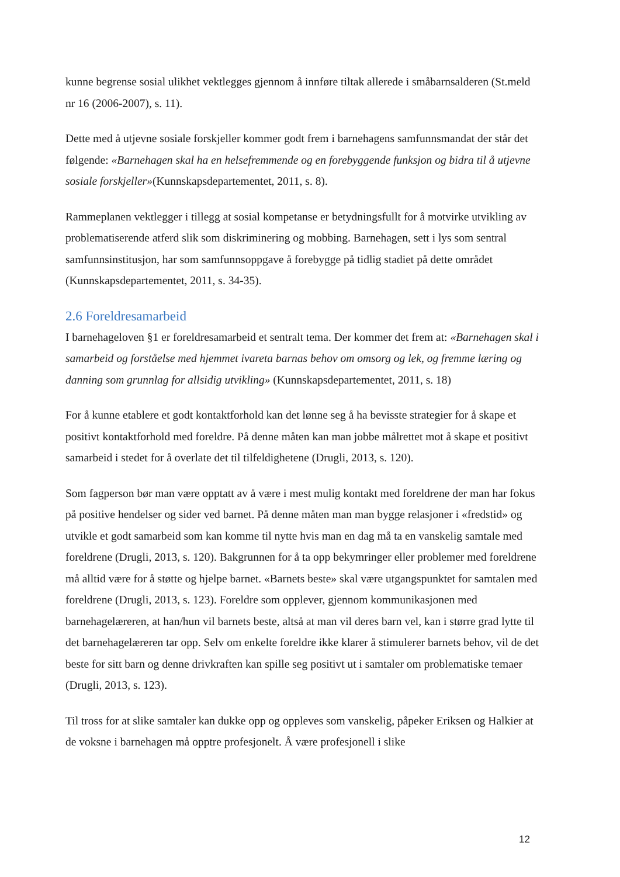kunne begrense sosial ulikhet vektlegges gjennom å innføre tiltak allerede i småbarnsalderen (St.meld nr 16 (2006-2007), s. 11).
Dette med å utjevne sosiale forskjeller kommer godt frem i barnehagens samfunnsmandat der står det følgende: «Barnehagen skal ha en helsefremmende og en forebyggende funksjon og bidra til å utjevne sosiale forskjeller»(Kunnskapsdepartementet, 2011, s. 8).
Rammeplanen vektlegger i tillegg at sosial kompetanse er betydningsfullt for å motvirke utvikling av problematiserende atferd slik som diskriminering og mobbing. Barnehagen, sett i lys som sentral samfunnsinstitusjon, har som samfunnsoppgave å forebygge på tidlig stadiet på dette området (Kunnskapsdepartementet, 2011, s. 34-35).
2.6 Foreldresamarbeid
I barnehageloven §1 er foreldresamarbeid et sentralt tema. Der kommer det frem at: «Barnehagen skal i samarbeid og forståelse med hjemmet ivareta barnas behov om omsorg og lek, og fremme læring og danning som grunnlag for allsidig utvikling» (Kunnskapsdepartementet, 2011, s. 18)
For å kunne etablere et godt kontaktforhold kan det lønne seg å ha bevisste strategier for å skape et positivt kontaktforhold med foreldre. På denne måten kan man jobbe målrettet mot å skape et positivt samarbeid i stedet for å overlate det til tilfeldighetene (Drugli, 2013, s. 120).
Som fagperson bør man være opptatt av å være i mest mulig kontakt med foreldrene der man har fokus på positive hendelser og sider ved barnet. På denne måten man man bygge relasjoner i «fredstid» og utvikle et godt samarbeid som kan komme til nytte hvis man en dag må ta en vanskelig samtale med foreldrene (Drugli, 2013, s. 120). Bakgrunnen for å ta opp bekymringer eller problemer med foreldrene må alltid være for å støtte og hjelpe barnet. «Barnets beste» skal være utgangspunktet for samtalen med foreldrene (Drugli, 2013, s. 123). Foreldre som opplever, gjennom kommunikasjonen med barnehagelæreren, at han/hun vil barnets beste, altså at man vil deres barn vel, kan i større grad lytte til det barnehagelæreren tar opp. Selv om enkelte foreldre ikke klarer å stimulerer barnets behov, vil de det beste for sitt barn og denne drivkraften kan spille seg positivt ut i samtaler om problematiske temaer (Drugli, 2013, s. 123).
Til tross for at slike samtaler kan dukke opp og oppleves som vanskelig, påpeker Eriksen og Halkier at de voksne i barnehagen må opptre profesjonelt. Å være profesjonell i slike
12